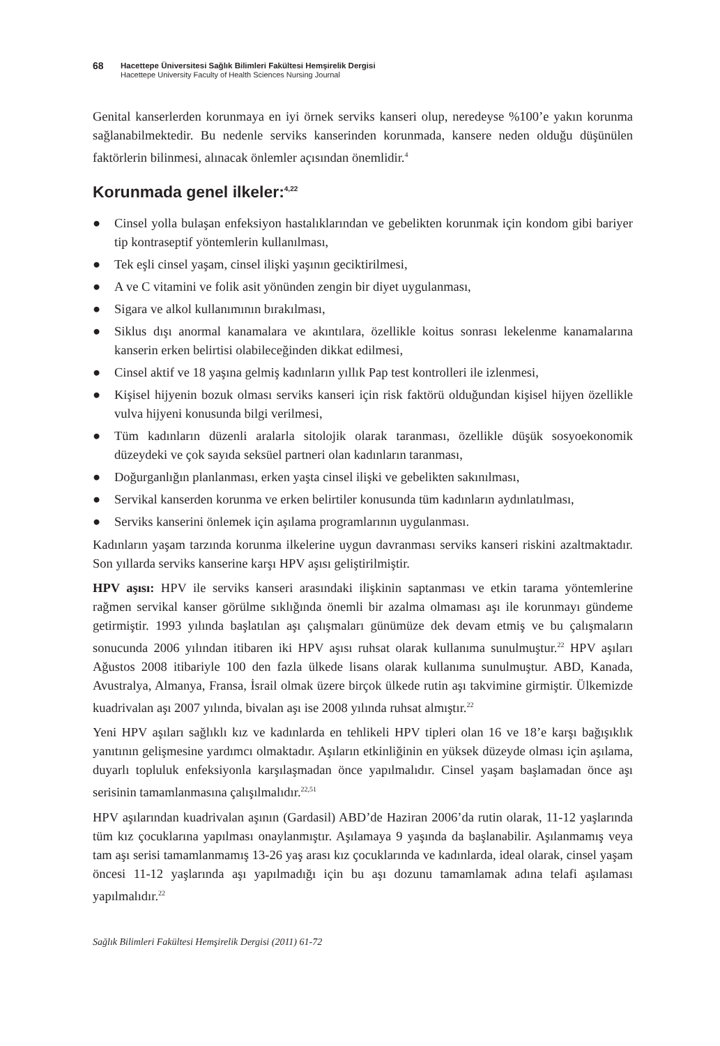68
Hacettepe Üniversitesi Sağlık Bilimleri Fakültesi Hemşirelik Dergisi
Hacettepe University Faculty of Health Sciences Nursing Journal
Genital kanserlerden korunmaya en iyi örnek serviks kanseri olup, neredeyse %100’e yakın korunma sağlanabilmektedir. Bu nedenle serviks kanserinden korunmada, kansere neden olduğu düşünülen faktörlerin bilinmesi, alınacak önlemler açısından önemlidir.<sup>4</sup>
Korunmada genel ilkeler:<sup>4,22</sup>
● Cinsel yolla bulaşan enfeksiyon hastalıklarından ve gebelikten korunmak için kondom gibi bariyer tip kontraseptif yöntemlerin kullanılması,
● Tek eşli cinsel yaşam, cinsel ilişki yaşının geciktirilmesi,
● A ve C vitamini ve folik asit yönünden zengin bir diyet uygulanması,
● Sigara ve alkol kullanımının bırakılması,
● Siklus dışı anormal kanamalara ve akıntılara, özellikle koitus sonrası lekelenme kanamalarına kanserin erken belirtisi olabileceğinden dikkat edilmesi,
● Cinsel aktif ve 18 yaşına gelmiş kadınların yıllık Pap test kontrolleri ile izlenmesi,
● Kişisel hijyenin bozuk olması serviks kanseri için risk faktörü olduğundan kişisel hijyen özellikle vulva hijyeni konusunda bilgi verilmesi,
● Tüm kadınların düzenli aralarla sitolojik olarak taranması, özellikle düşük sosyoekonomik düzeydeki ve çok sayıda seksüel partneri olan kadınların taranması,
● Doğurganlığın planlanması, erken yaşta cinsel ilişki ve gebelikten sakınılması,
● Servikal kanserden korunma ve erken belirtiler konusunda tüm kadınların aydınlatılması,
● Serviks kanserini önlemek için aşılama programlarının uygulanması.
Kadınların yaşam tarzında korunma ilkelerine uygun davranması serviks kanseri riskini azaltmaktadır. Son yıllarda serviks kanserine karşı HPV aşısı geliştirilmiştir.
HPV aşısı: HPV ile serviks kanseri arasındaki ilişkinin saptanması ve etkin tarama yöntemlerine rağmen servikal kanser görülme sıklığında önemli bir azalma olmaması aşı ile korunmayı gündeme getirmiştir. 1993 yılında başlatılan aşı çalışmaları günümüze dek devam etmiş ve bu çalışmaların sonucunda 2006 yılından itibaren iki HPV aşısı ruhsat olarak kullanıma sunulmuştur.<sup>22</sup> HPV aşıları Ağustos 2008 itibariyle 100 den fazla ülkede lisans olarak kullanıma sunulmuştur. ABD, Kanada, Avustralya, Almanya, Fransa, İsrail olmak üzere birçok ülkede rutin aşı takvimine girmiştir. Ülkemizde kuadrivalan aşı 2007 yılında, bivalan aşı ise 2008 yılında ruhsat almıştır.<sup>22</sup>
Yeni HPV aşıları sağlıklı kız ve kadınlarda en tehlikeli HPV tipleri olan 16 ve 18’e karşı bağışıklık yanıtının gelişmesine yardımcı olmaktadır. Aşıların etkinliğinin en yüksek düzeyde olması için aşılama, duyarlı topluluk enfeksiyonla karşılaşmadan önce yapılmalıdır. Cinsel yaşam başlamadan önce aşı serisinin tamamlanmasına çalışılmalıdır.<sup>22,51</sup>
HPV aşılarından kuadrivalan aşının (Gardasil) ABD’de Haziran 2006’da rutin olarak, 11-12 yaşlarında tüm kız çocuklarına yapılması onaylanmıştır. Aşılamaya 9 yaşında da başlanabilir. Aşılanmamış veya tam aşı serisi tamamlanmamış 13-26 yaş arası kız çocuklarında ve kadınlarda, ideal olarak, cinsel yaşam öncesi 11-12 yaşlarında aşı yapılmadığı için bu aşı dozunu tamamlamak adına telafi aşılaması yapılmalıdır.<sup>22</sup>
Sağlık Bilimleri Fakültesi Hemşirelik Dergisi (2011) 61-72